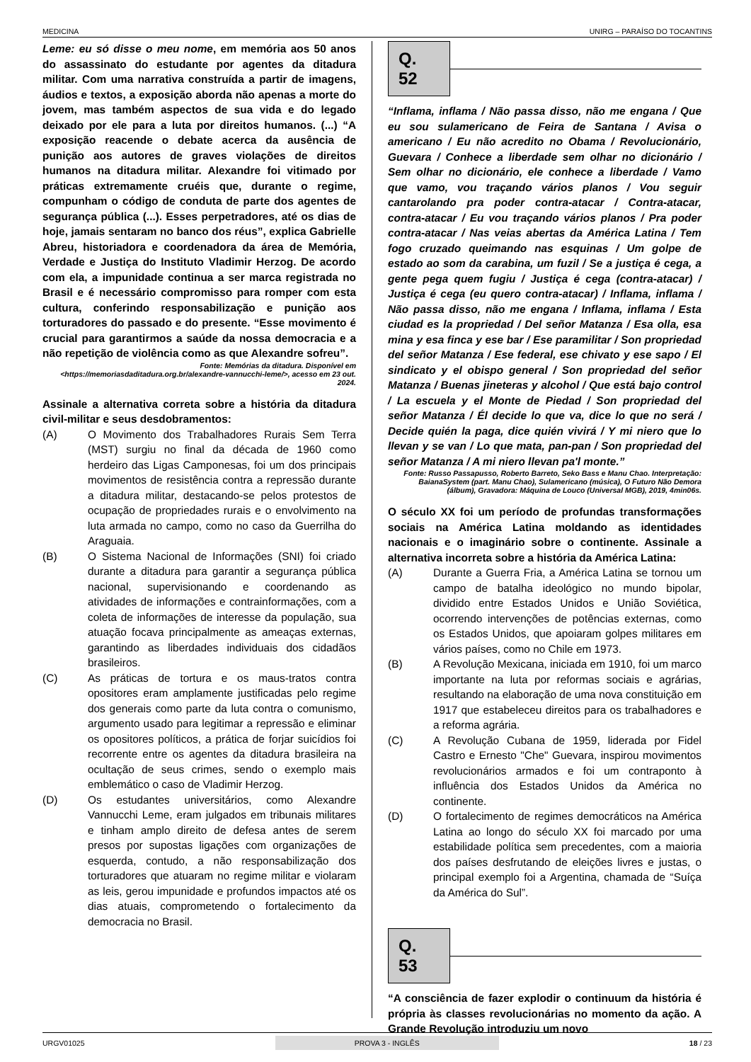MEDICINA UNIRG – PARAÍSO DO TOCANTINS
Leme: eu só disse o meu nome, em memória aos 50 anos do assassinato do estudante por agentes da ditadura militar. Com uma narrativa construída a partir de imagens, áudios e textos, a exposição aborda não apenas a morte do jovem, mas também aspectos de sua vida e do legado deixado por ele para a luta por direitos humanos. (...) “A exposição reacende o debate acerca da ausência de punição aos autores de graves violações de direitos humanos na ditadura militar. Alexandre foi vitimado por práticas extremamente cruéis que, durante o regime, compunham o código de conduta de parte dos agentes de segurança pública (...). Esses perpetradores, até os dias de hoje, jamais sentaram no banco dos réus”, explica Gabrielle Abreu, historiadora e coordenadora da área de Memória, Verdade e Justiça do Instituto Vladimir Herzog. De acordo com ela, a impunidade continua a ser marca registrada no Brasil e é necessário compromisso para romper com esta cultura, conferindo responsabilização e punição aos torturadores do passado e do presente. “Esse movimento é crucial para garantirmos a saúde da nossa democracia e a não repetição de violência como as que Alexandre sofreu”.
Fonte: Memórias da ditadura. Disponível em <https://memoriasdaditadura.org.br/alexandre-vannucchi-leme/>, acesso em 23 out. 2024.
Assinale a alternativa correta sobre a história da ditadura civil-militar e seus desdobramentos:
(A) O Movimento dos Trabalhadores Rurais Sem Terra (MST) surgiu no final da década de 1960 como herdeiro das Ligas Camponesas, foi um dos principais movimentos de resistência contra a repressão durante a ditadura militar, destacando-se pelos protestos de ocupação de propriedades rurais e o envolvimento na luta armada no campo, como no caso da Guerrilha do Araguaia.
(B) O Sistema Nacional de Informações (SNI) foi criado durante a ditadura para garantir a segurança pública nacional, supervisionando e coordenando as atividades de informações e contrainformações, com a coleta de informações de interesse da população, sua atuação focava principalmente as ameaças externas, garantindo as liberdades individuais dos cidadãos brasileiros.
(C) As práticas de tortura e os maus-tratos contra opositores eram amplamente justificadas pelo regime dos generais como parte da luta contra o comunismo, argumento usado para legitimar a repressão e eliminar os opositores políticos, a prática de forjar suicídios foi recorrente entre os agentes da ditadura brasileira na ocultação de seus crimes, sendo o exemplo mais emblemático o caso de Vladimir Herzog.
(D) Os estudantes universitários, como Alexandre Vannucchi Leme, eram julgados em tribunais militares e tinham amplo direito de defesa antes de serem presos por supostas ligações com organizações de esquerda, contudo, a não responsabilização dos torturadores que atuaram no regime militar e violaram as leis, gerou impunidade e profundos impactos até os dias atuais, comprometendo o fortalecimento da democracia no Brasil.
Q. 52
“Inflama, inflama / Não passa disso, não me engana / Que eu sou sulamericano de Feira de Santana / Avisa o americano / Eu não acredito no Obama / Revolucionário, Guevara / Conhece a liberdade sem olhar no dicionário / Sem olhar no dicionário, ele conhece a liberdade / Vamo que vamo, vou traçando vários planos / Vou seguir cantarolando pra poder contra-atacar / Contra-atacar, contra-atacar / Eu vou traçando vários planos / Pra poder contra-atacar / Nas veias abertas da América Latina / Tem fogo cruzado queimando nas esquinas / Um golpe de estado ao som da carabina, um fuzil / Se a justiça é cega, a gente pega quem fugiu / Justiça é cega (contra-atacar) / Justiça é cega (eu quero contra-atacar) / Inflama, inflama / Não passa disso, não me engana / Inflama, inflama / Esta ciudad es la propriedad / Del señor Matanza / Esa olla, esa mina y esa finca y ese bar / Ese paramilitar / Son propriedad del señor Matanza / Ese federal, ese chivato y ese sapo / El sindicato y el obispo general / Son propriedad del señor Matanza / Buenas jineteras y alcohol / Que está bajo control / La escuela y el Monte de Piedad / Son propriedad del señor Matanza / Él decide lo que va, dice lo que no será / Decide quién la paga, dice quién vivirá / Y mi niero que lo llevan y se van / Lo que mata, pan-pan / Son propriedad del señor Matanza / A mi niero llevan pa'l monte.”
Fonte: Russo Passapusso, Roberto Barreto, Seko Bass e Manu Chao. Interpretação: BaianaSystem (part. Manu Chao), Sulamericano (música), O Futuro Não Demora (álbum), Gravadora: Máquina de Louco (Universal MGB), 2019, 4min06s.
O século XX foi um período de profundas transformações sociais na América Latina moldando as identidades nacionais e o imaginário sobre o continente. Assinale a alternativa incorreta sobre a história da América Latina:
(A) Durante a Guerra Fria, a América Latina se tornou um campo de batalha ideológico no mundo bipolar, dividido entre Estados Unidos e União Soviética, ocorrendo intervenções de potências externas, como os Estados Unidos, que apoiaram golpes militares em vários países, como no Chile em 1973.
(B) A Revolução Mexicana, iniciada em 1910, foi um marco importante na luta por reformas sociais e agrárias, resultando na elaboração de uma nova constituição em 1917 que estabeleceu direitos para os trabalhadores e a reforma agrária.
(C) A Revolução Cubana de 1959, liderada por Fidel Castro e Ernesto "Che" Guevara, inspirou movimentos revolucionários armados e foi um contraponto à influência dos Estados Unidos da América no continente.
(D) O fortalecimento de regimes democráticos na América Latina ao longo do século XX foi marcado por uma estabilidade política sem precedentes, com a maioria dos países desfrutando de eleições livres e justas, o principal exemplo foi a Argentina, chamada de “Suíça da América do Sul”.
Q. 53
“A consciência de fazer explodir o continuum da história é própria às classes revolucionárias no momento da ação. A Grande Revolução introduziu um novo
URGV01025 PROVA 3 - INGLÊS 18 / 23